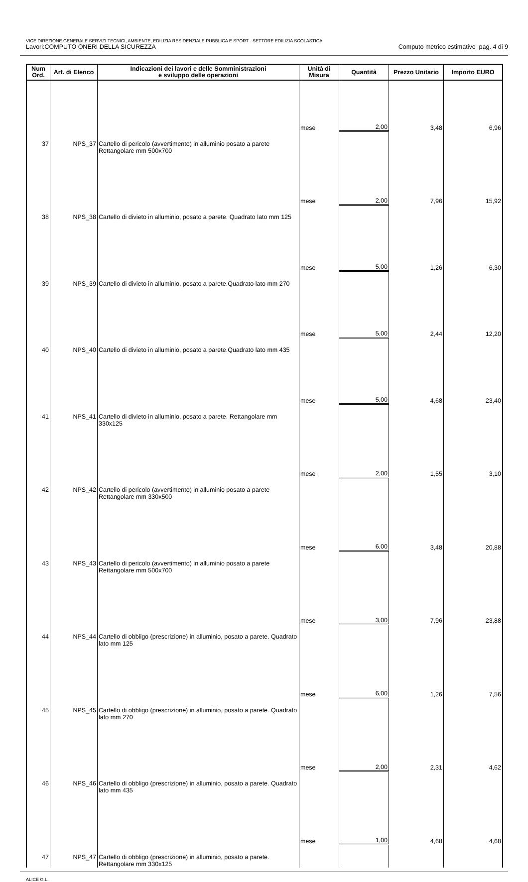VICE DIREZIONE GENERALE SERVIZI TECNICI, AMBIENTE, EDILIZIA RESIDENZIALE PUBBLICA E SPORT - SETTORE EDILIZIA SCOLASTICA
Lavori:COMPUTO ONERI DELLA SICUREZZA Computo metrico estimativo pag. 4 di 9
| Num Ord. | Art. di Elenco | Indicazioni dei lavori e delle Somministrazioni e sviluppo delle operazioni | Unità di Misura | Quantità | Prezzo Unitario | Importo EURO |
| --- | --- | --- | --- | --- | --- | --- |
| | | | mese | 2,00 | 3,48 | 6,96 |
| 37 | NPS_37 | Cartello di pericolo (avvertimento) in alluminio posato a parete Rettangolare mm 500x700 | | | | |
| | | | mese | 2,00 | 7,96 | 15,92 |
| 38 | NPS_38 | Cartello di divieto in alluminio, posato a parete. Quadrato lato mm 125 | | | | |
| | | | mese | 5,00 | 1,26 | 6,30 |
| 39 | NPS_39 | Cartello di divieto in alluminio, posato a parete.Quadrato lato mm 270 | | | | |
| | | | mese | 5,00 | 2,44 | 12,20 |
| 40 | NPS_40 | Cartello di divieto in alluminio, posato a parete.Quadrato lato mm 435 | | | | |
| | | | mese | 5,00 | 4,68 | 23,40 |
| 41 | NPS_41 | Cartello di divieto in alluminio, posato a parete. Rettangolare mm 330x125 | | | | |
| | | | mese | 2,00 | 1,55 | 3,10 |
| 42 | NPS_42 | Cartello di pericolo (avvertimento) in alluminio posato a parete Rettangolare mm 330x500 | | | | |
| | | | mese | 6,00 | 3,48 | 20,88 |
| 43 | NPS_43 | Cartello di pericolo (avvertimento) in alluminio posato a parete Rettangolare mm 500x700 | | | | |
| | | | mese | 3,00 | 7,96 | 23,88 |
| 44 | NPS_44 | Cartello di obbligo (prescrizione) in alluminio, posato a parete. Quadrato lato mm 125 | | | | |
| | | | mese | 6,00 | 1,26 | 7,56 |
| 45 | NPS_45 | Cartello di obbligo (prescrizione) in alluminio, posato a parete. Quadrato lato mm 270 | | | | |
| | | | mese | 2,00 | 2,31 | 4,62 |
| 46 | NPS_46 | Cartello di obbligo (prescrizione) in alluminio, posato a parete. Quadrato lato mm 435 | | | | |
| | | | mese | 1,00 | 4,68 | 4,68 |
| 47 | NPS_47 | Cartello di obbligo (prescrizione) in alluminio, posato a parete. Rettangolare mm 330x125 | | | | |
ALICE G.L.